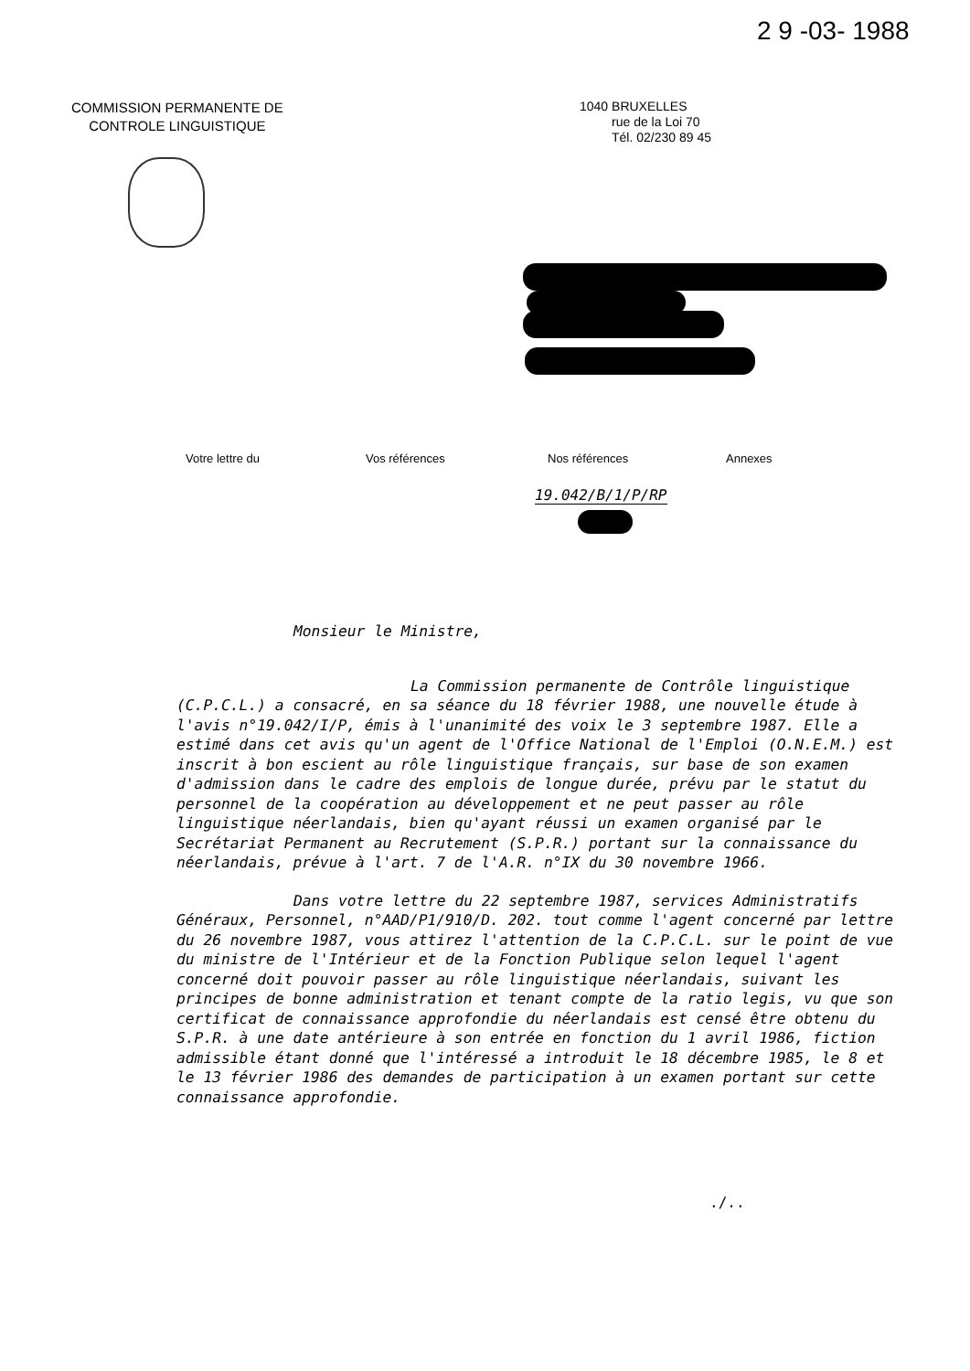2 9 -03- 1988
COMMISSION PERMANENTE DE
CONTROLE LINGUISTIQUE
1040 BRUXELLES
rue de la Loi 70
Tél. 02/230 89 45
Votre lettre du Vos références Nos références Annexes
19.042/B/1/P/RP
Monsieur le Ministre,
La Commission permanente de Contrôle linguistique (C.P.C.L.) a consacré, en sa séance du 18 février 1988, une nouvelle étude à l'avis n°19.042/I/P, émis à l'unanimité des voix le 3 septembre 1987. Elle a estimé dans cet avis qu'un agent de l'Office National de l'Emploi (O.N.E.M.) est inscrit à bon escient au rôle linguistique français, sur base de son examen d'admission dans le cadre des emplois de longue durée, prévu par le statut du personnel de la coopération au développement et ne peut passer au rôle linguistique néerlandais, bien qu'ayant réussi un examen organisé par le Secrétariat Permanent au Recrutement (S.P.R.) portant sur la connaissance du néerlandais, prévue à l'art. 7 de l'A.R. n°IX du 30 novembre 1966.
Dans votre lettre du 22 septembre 1987, services Administratifs Généraux, Personnel, n°AAD/P1/910/D. 202. tout comme l'agent concerné par lettre du 26 novembre 1987, vous attirez l'attention de la C.P.C.L. sur le point de vue du ministre de l'Intérieur et de la Fonction Publique selon lequel l'agent concerné doit pouvoir passer au rôle linguistique néerlandais, suivant les principes de bonne administration et tenant compte de la ratio legis, vu que son certificat de connaissance approfondie du néerlandais est censé être obtenu du S.P.R. à une date antérieure à son entrée en fonction du 1 avril 1986, fiction admissible étant donné que l'intéressé a introduit le 18 décembre 1985, le 8 et le 13 février 1986 des demandes de participation à un examen portant sur cette connaissance approfondie.
./..